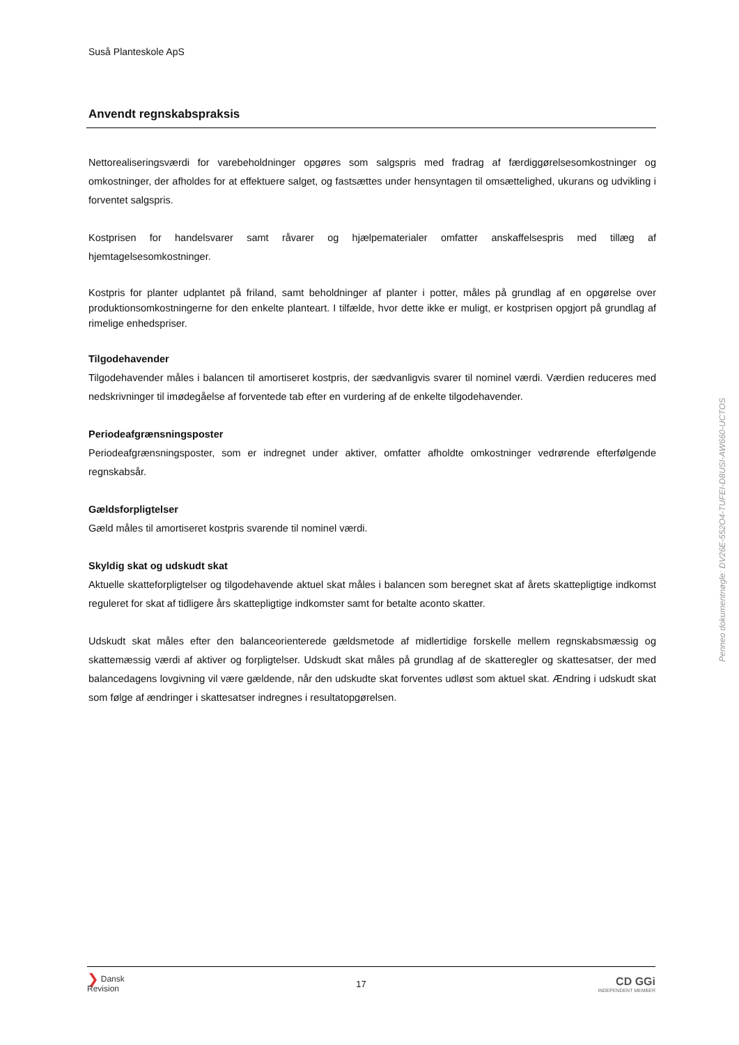Suså Planteskole ApS
Anvendt regnskabspraksis
Nettorealiseringsværdi for varebeholdninger opgøres som salgspris med fradrag af færdiggørelsesomkostninger og omkostninger, der afholdes for at effektuere salget, og fastsættes under hensyntagen til omsættelighed, ukurans og udvikling i forventet salgspris.
Kostprisen for handelsvarer samt råvarer og hjælpematerialer omfatter anskaffelsespris med tillæg af hjemtagelsesomkostninger.
Kostpris for planter udplantet på friland, samt beholdninger af planter i potter, måles på grundlag af en opgørelse over produktionsomkostningerne for den enkelte planteart. I tilfælde, hvor dette ikke er muligt, er kostprisen opgjort på grundlag af rimelige enhedspriser.
Tilgodehavender
Tilgodehavender måles i balancen til amortiseret kostpris, der sædvanligvis svarer til nominel værdi. Værdien reduceres med nedskrivninger til imødegåelse af forventede tab efter en vurdering af de enkelte tilgodehavender.
Periodeafgrænsningsposter
Periodeafgrænsningsposter, som er indregnet under aktiver, omfatter afholdte omkostninger vedrørende efterfølgende regnskabsår.
Gældsforpligtelser
Gæld måles til amortiseret kostpris svarende til nominel værdi.
Skyldig skat og udskudt skat
Aktuelle skatteforpligtelser og tilgodehavende aktuel skat måles i balancen som beregnet skat af årets skattepligtige indkomst reguleret for skat af tidligere års skattepligtige indkomster samt for betalte aconto skatter.
Udskudt skat måles efter den balanceorienterede gældsmetode af midlertidige forskelle mellem regnskabsmæssig og skattemæssig værdi af aktiver og forpligtelser. Udskudt skat måles på grundlag af de skatteregler og skattesatser, der med balancedagens lovgivning vil være gældende, når den udskudte skat forventes udløst som aktuel skat. Ændring i udskudt skat som følge af ændringer i skattesatser indregnes i resultatopgørelsen.
Penneo dokumentnøgle: DV26E-552O4-TUFEI-D8USI-AW660-UCTOS
❯ Dansk
Revision
17
CD GGi
INDEPENDENT MEMBER